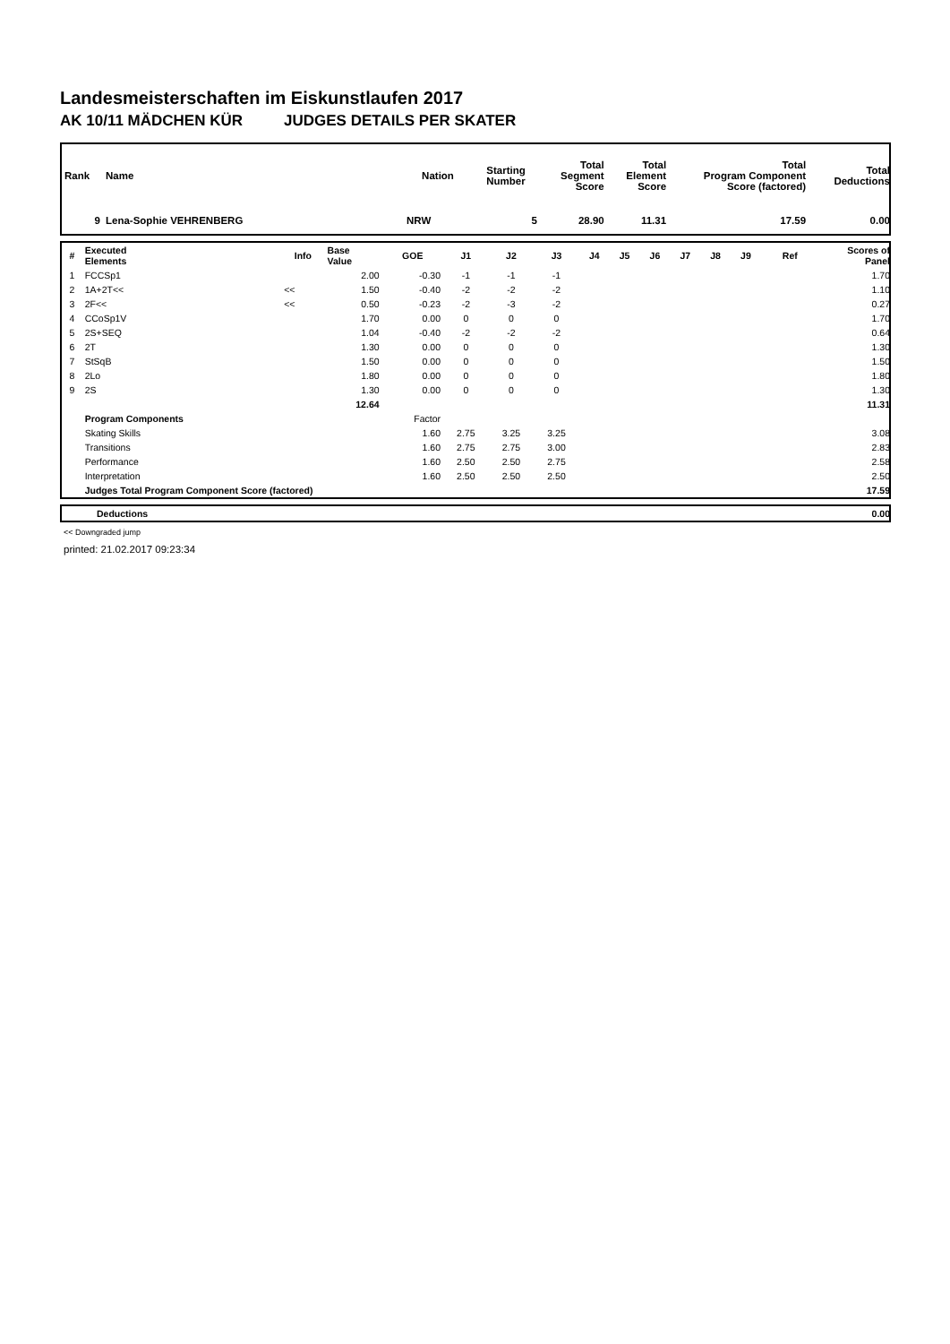Landesmeisterschaften im Eiskunstlaufen 2017
AK 10/11 MÄDCHEN KÜR JUDGES DETAILS PER SKATER
| Rank | Name | Nation | Starting Number | Total Segment Score | Total Element Score | Total Program Component Score (factored) | Total Deductions |
| --- | --- | --- | --- | --- | --- | --- | --- |
| 9 | Lena-Sophie VEHRENBERG | NRW | 5 | 28.90 | 11.31 | 17.59 | 0.00 |
| # | Executed Elements | Info | Base Value | GOE | J1 | J2 | J3 | J4 | J5 | J6 | J7 | J8 | J9 | Ref | Scores of Panel |
| --- | --- | --- | --- | --- | --- | --- | --- | --- | --- | --- | --- | --- | --- | --- | --- |
| 1 | FCCSp1 | | 2.00 | -0.30 | -1 | -1 | -1 | | | | | | | | 1.70 |
| 2 | 1A+2T<< | << | 1.50 | -0.40 | -2 | -2 | -2 | | | | | | | | 1.10 |
| 3 | 2F<< | << | 0.50 | -0.23 | -2 | -3 | -2 | | | | | | | | 0.27 |
| 4 | CCoSp1V | | 1.70 | 0.00 | 0 | 0 | 0 | | | | | | | | 1.70 |
| 5 | 2S+SEQ | | 1.04 | -0.40 | -2 | -2 | -2 | | | | | | | | 0.64 |
| 6 | 2T | | 1.30 | 0.00 | 0 | 0 | 0 | | | | | | | | 1.30 |
| 7 | StSqB | | 1.50 | 0.00 | 0 | 0 | 0 | | | | | | | | 1.50 |
| 8 | 2Lo | | 1.80 | 0.00 | 0 | 0 | 0 | | | | | | | | 1.80 |
| 9 | 2S | | 1.30 | 0.00 | 0 | 0 | 0 | | | | | | | | 1.30 |
| | | | 12.64 | | | | | | | | | | | | 11.31 |
| | Program Components | | | Factor | | | | | | | | | | | |
| | Skating Skills | | | 1.60 | 2.75 | 3.25 | 3.25 | | | | | | | | 3.08 |
| | Transitions | | | 1.60 | 2.75 | 2.75 | 3.00 | | | | | | | | 2.83 |
| | Performance | | | 1.60 | 2.50 | 2.50 | 2.75 | | | | | | | | 2.58 |
| | Interpretation | | | 1.60 | 2.50 | 2.50 | 2.50 | | | | | | | | 2.50 |
| | Judges Total Program Component Score (factored) | | | | | | | | | | | | | | 17.59 |
| | Deductions | 0.00 |
<< Downgraded jump
printed: 21.02.2017 09:23:34